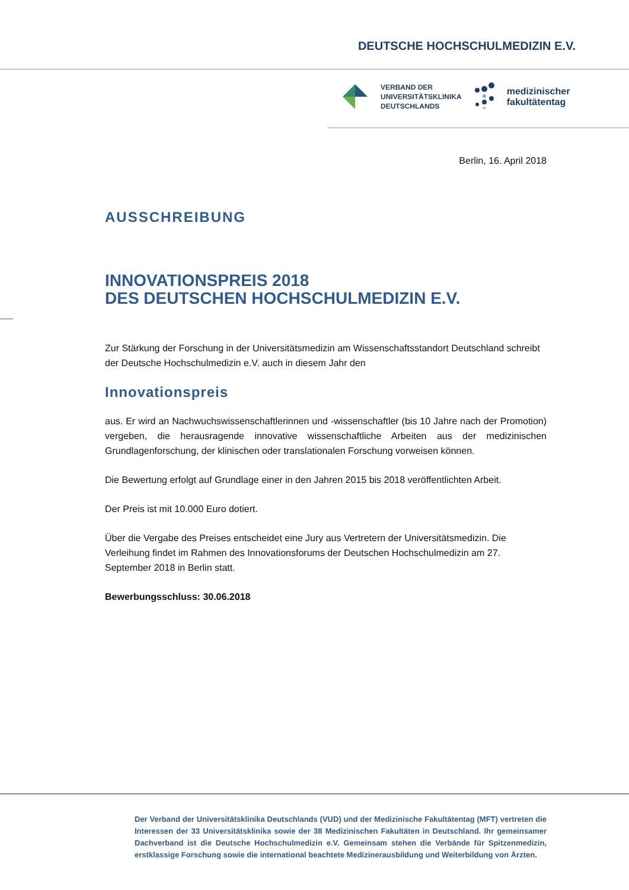DEUTSCHE HOCHSCHULMEDIZIN E.V.
VERBAND DER
UNIVERSITÄTSKLINIKA
DEUTSCHLANDS
medizinischer
fakultätentag
Berlin, 16. April 2018
AUSSCHREIBUNG
INNOVATIONSPREIS 2018
DES DEUTSCHEN HOCHSCHULMEDIZIN E.V.
Zur Stärkung der Forschung in der Universitätsmedizin am Wissenschaftsstandort Deutschland schreibt der Deutsche Hochschulmedizin e.V. auch in diesem Jahr den
Innovationspreis
aus. Er wird an Nachwuchswissenschaftlerinnen und -wissenschaftler (bis 10 Jahre nach der Promotion) vergeben, die herausragende innovative wissenschaftliche Arbeiten aus der medizinischen Grundlagenforschung, der klinischen oder translationalen Forschung vorweisen können.
Die Bewertung erfolgt auf Grundlage einer in den Jahren 2015 bis 2018 veröffentlichten Arbeit.
Der Preis ist mit 10.000 Euro dotiert.
Über die Vergabe des Preises entscheidet eine Jury aus Vertretern der Universitätsmedizin. Die Verleihung findet im Rahmen des Innovationsforums der Deutschen Hochschulmedizin am 27. September 2018 in Berlin statt.
Bewerbungsschluss: 30.06.2018
Der Verband der Universitätsklinika Deutschlands (VUD) und der Medizinische Fakultätentag (MFT) vertreten die Interessen der 33 Universitätsklinika sowie der 38 Medizinischen Fakultäten in Deutschland. Ihr gemeinsamer Dachverband ist die Deutsche Hochschulmedizin e.V. Gemeinsam stehen die Verbände für Spitzenmedizin, erstklassige Forschung sowie die international beachtete Medizinerausbildung und Weiterbildung von Ärzten.